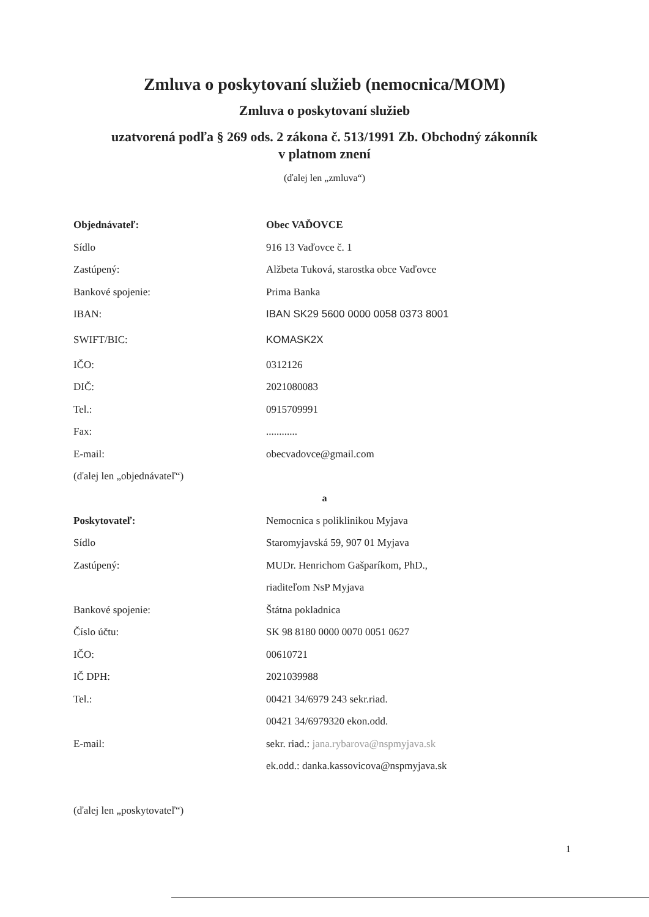Zmluva o poskytovaní služieb (nemocnica/MOM)
Zmluva o poskytovaní služieb
uzatvorená podľa § 269 ods. 2 zákona č. 513/1991 Zb. Obchodný zákonník
v platnom znení
(ďalej len „zmluva“)
Objednávateľ: Obec VAĎOVCE
Sídlo 916 13 Vaďovce č. 1
Zastúpený:
Alžbeta Tuková, starostka obce Vaďovce
Bankové spojenie: Prima Banka
IBAN:
IBAN SK29 5600 0000 0058 0373 8001
SWIFT/BIC: KOMASK2X
IČO: 0312126
DIČ: 2021080083
Tel.: 0915709991
Fax: ............
E-mail: obecvadovce@gmail.com
(ďalej len „objednávateľ“)
a
Poskytovateľ:
Nemocnica s poliklinikou Myjava
Sídlo
Staromyjavská 59, 907 01 Myjava
Zastúpený:
MUDr. Henrichom Gašparíkom, PhD.,
riaditeľom NsP Myjava
Bankové spojenie: Štátna pokladnica
Číslo účtu: SK 98 8180 0000 0070 0051 0627
IČO: 00610721
IČ DPH: 2021039988
Tel.: 00421 34/6979 243 sekr.riad.
00421 34/6979320 ekon.odd.
E-mail:
sekr. riad.: jana.rybarova@nspmyjava.sk
ek.odd.: danka.kassovicova@nspmyjava.sk
(ďalej len „poskytovateľ“)
1